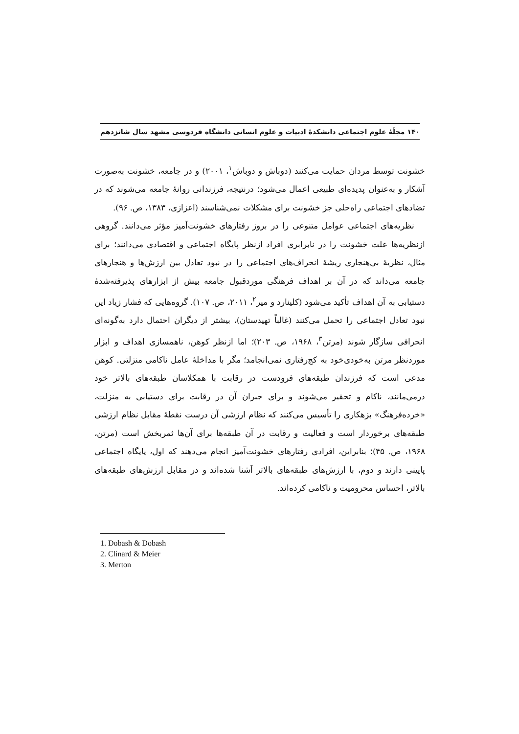۱۴۰ مجلّهٔ علوم اجتماعی دانشکدهٔ ادبیات و علوم انسانی دانشگاه فردوسی مشهد سال شانزدهم
خشونت توسط مردان حمایت می‌کنند (دوباش و دوباش<sup>۱</sup>، ۲۰۰۱) و در جامعه، خشونت به‌صورت آشکار و به‌عنوان پدیده‌ای طبیعی اعمال می‌شود؛ درنتیجه، فرزندانی روانهٔ جامعه می‌شوند که در تضادهای اجتماعی راه‌حلی جز خشونت برای مشکلات نمی‌شناسند (اعزازی، ۱۳۸۳، ص. ۹۶).
نظریه‌های اجتماعی عوامل متنوعی را در بروز رفتارهای خشونت‌آمیز مؤثر می‌دانند. گروهی ازنظریه‌ها علت خشونت را در نابرابری افراد ازنظر پایگاه اجتماعی و اقتصادی می‌دانند؛ برای مثال، نظریهٔ بی‌هنجاری ریشهٔ انحراف‌های اجتماعی را در نبود تعادل بین ارزش‌ها و هنجارهای جامعه می‌داند که در آن بر اهداف فرهنگی موردقبول جامعه بیش از ابزارهای پذیرفته‌شدهٔ دستیابی به آن اهداف تأکید می‌شود (کلینارد و میر<sup>۲</sup>، ۲۰۱۱، ص. ۱۰۷). گروه‌هایی که فشار زیاد این نبود تعادل اجتماعی را تحمل می‌کنند (غالباً تهیدستان)، بیشتر از دیگران احتمال دارد به‌گونه‌ای انحرافی سازگار شوند (مرتن<sup>۳</sup>، ۱۹۶۸، ص. ۲۰۳)؛ اما ازنظر کوهن، ناهمسازی اهداف و ابزار موردنظر مرتن به‌خودی‌خود به کج‌رفتاری نمی‌انجامد؛ مگر با مداخلهٔ عامل ناکامی منزلتی. کوهن مدعی است که فرزندان طبقه‌های فرودست در رقابت با همکلاسان طبقه‌های بالاتر خود درمی‌مانند، ناکام و تحقیر می‌شوند و برای جبران آن در رقابت برای دستیابی به منزلت، «خرده‌فرهنگ» بزهکاری را تأسیس می‌کنند که نظام ارزشی آن درست نقطهٔ مقابل نظام ارزشی طبقه‌های برخوردار است و فعالیت و رقابت در آن طبقه‌ها برای آن‌ها ثمربخش است (مرتن، ۱۹۶۸، ص. ۴۵)؛ بنابراین، افرادی رفتارهای خشونت‌آمیز انجام می‌دهند که اول، پایگاه اجتماعی پایینی دارند و دوم، با ارزش‌های طبقه‌های بالاتر آشنا شده‌اند و در مقابل ارزش‌های طبقه‌های بالاتر، احساس محرومیت و ناکامی کرده‌اند.
1. Dobash & Dobash
2. Clinard & Meier
3. Merton